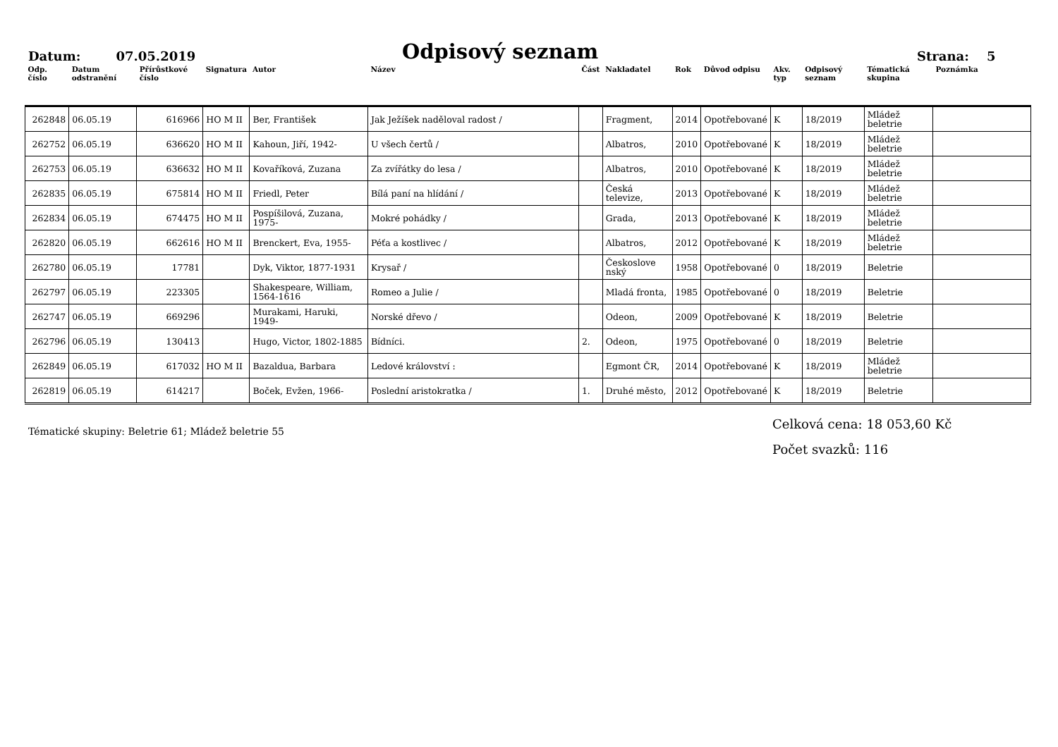Datum: 07.05.2019
Odpisový seznam
Strana: 5
| Odp. číslo | Datum odstranění | Přírůstkové číslo | Signatura | Autor | Název | Část | Nakladatel | Rok | Důvod odpisu | Akv. typ | Odpisový seznam | Tématická skupina | Poznámka |
| --- | --- | --- | --- | --- | --- | --- | --- | --- | --- | --- | --- | --- | --- |
| 262848 | 06.05.19 | 616966 | HO M II | Ber, František | Jak Ježíšek naděloval radost / | | Fragment, | 2014 | Opotřebované | K | 18/2019 | Mládež beletrie | |
| 262752 | 06.05.19 | 636620 | HO M II | Kahoun, Jiří, 1942- | U všech čertů / | | Albatros, | 2010 | Opotřebované | K | 18/2019 | Mládež beletrie | |
| 262753 | 06.05.19 | 636632 | HO M II | Kovaříková, Zuzana | Za zvířátky do lesa / | | Albatros, | 2010 | Opotřebované | K | 18/2019 | Mládež beletrie | |
| 262835 | 06.05.19 | 675814 | HO M II | Friedl, Peter | Bílá paní na hlídání / | | Česká televize, | 2013 | Opotřebované | K | 18/2019 | Mládež beletrie | |
| 262834 | 06.05.19 | 674475 | HO M II | Pospíšilová, Zuzana, 1975- | Mokré pohádky / | | Grada, | 2013 | Opotřebované | K | 18/2019 | Mládež beletrie | |
| 262820 | 06.05.19 | 662616 | HO M II | Brenckert, Eva, 1955- | Péťa a kostlivec / | | Albatros, | 2012 | Opotřebované | K | 18/2019 | Mládež beletrie | |
| 262780 | 06.05.19 | 17781 | | Dyk, Viktor, 1877-1931 | Krysař / | | Českoslove nský | 1958 | Opotřebované | 0 | 18/2019 | Beletrie | |
| 262797 | 06.05.19 | 223305 | | Shakespeare, William, 1564-1616 | Romeo a Julie / | | Mladá fronta, | 1985 | Opotřebované | 0 | 18/2019 | Beletrie | |
| 262747 | 06.05.19 | 669296 | | Murakami, Haruki, 1949- | Norské dřevo / | | Odeon, | 2009 | Opotřebované | K | 18/2019 | Beletrie | |
| 262796 | 06.05.19 | 130413 | | Hugo, Victor, 1802-1885 | Bídníci. | 2. | Odeon, | 1975 | Opotřebované | 0 | 18/2019 | Beletrie | |
| 262849 | 06.05.19 | 617032 | HO M II | Bazaldua, Barbara | Ledové království : | | Egmont ČR, | 2014 | Opotřebované | K | 18/2019 | Mládež beletrie | |
| 262819 | 06.05.19 | 614217 | | Boček, Evžen, 1966- | Poslední aristokratka / | 1. | Druhé město, | 2012 | Opotřebované | K | 18/2019 | Beletrie | |
Tématické skupiny: Beletrie 61; Mládež beletrie 55
Celková cena: 18 053,60 Kč
Počet svazků: 116